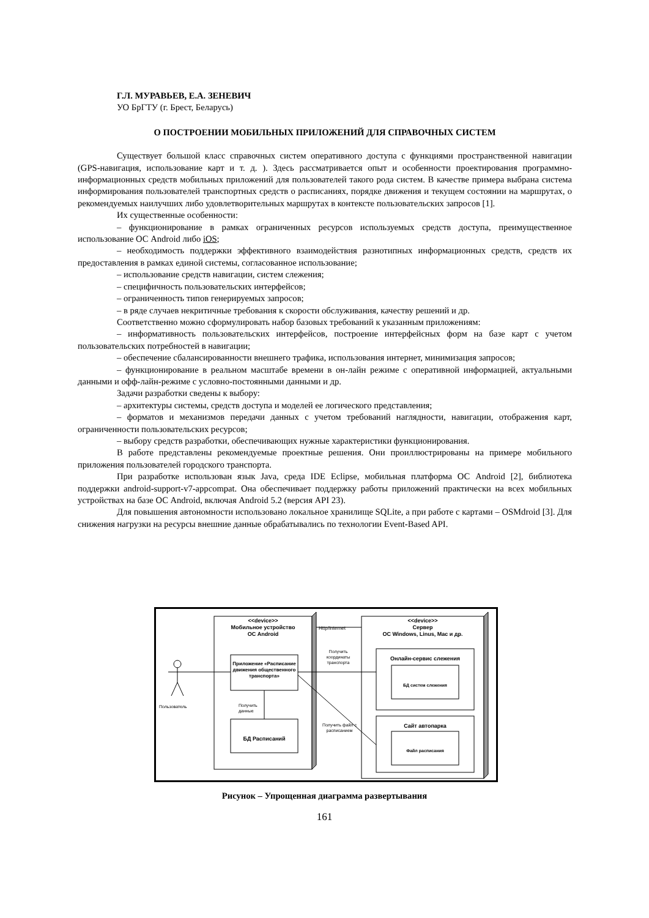Г.Л. МУРАВЬЕВ, Е.А. ЗЕНЕВИЧ
УО БрГТУ (г. Брест, Беларусь)
О ПОСТРОЕНИИ МОБИЛЬНЫХ ПРИЛОЖЕНИЙ ДЛЯ СПРАВОЧНЫХ СИСТЕМ
Существует большой класс справочных систем оперативного доступа с функциями пространственной навигации (GPS-навигация, использование карт и т. д. ). Здесь рассматривается опыт и особенности проектирования программно-информационных средств мобильных приложений для пользователей такого рода систем. В качестве примера выбрана система информирования пользователей транспортных средств о расписаниях, порядке движения и текущем состоянии на маршрутах, о рекомендуемых наилучших либо удовлетворительных маршрутах в контексте пользовательских запросов [1].
Их существенные особенности:
– функционирование в рамках ограниченных ресурсов используемых средств доступа, преимущественное использование ОС Android либо iOS;
– необходимость поддержки эффективного взаимодействия разнотипных информационных средств, средств их предоставления в рамках единой системы, согласованное использование;
– использование средств навигации, систем слежения;
– специфичность пользовательских интерфейсов;
– ограниченность типов генерируемых запросов;
– в ряде случаев некритичные требования к скорости обслуживания, качеству решений и др.
Соответственно можно сформулировать набор базовых требований к указанным приложениям:
– информативность пользовательских интерфейсов, построение интерфейсных форм на базе карт с учетом пользовательских потребностей в навигации;
– обеспечение сбалансированности внешнего трафика, использования интернет, минимизация запросов;
– функционирование в реальном масштабе времени в он-лайн режиме с оперативной информацией, актуальными данными и офф-лайн-режиме с условно-постоянными данными и др.
Задачи разработки сведены к выбору:
– архитектуры системы, средств доступа и моделей ее логического представления;
– форматов и механизмов передачи данных с учетом требований наглядности, навигации, отображения карт, ограниченности пользовательских ресурсов;
– выбору средств разработки, обеспечивающих нужные характеристики функционирования.
В работе представлены рекомендуемые проектные решения. Они проиллюстрированы на примере мобильного приложения пользователей городского транспорта.
При разработке использован язык Java, среда IDE Eclipse, мобильная платформа ОС Android [2], библиотека поддержки android-support-v7-appcompat. Она обеспечивает поддержку работы приложений практически на всех мобильных устройствах на базе ОС Android, включая Android 5.2 (версия API 23).
Для повышения автономности использовано локальное хранилище SQLite, а при работе с картами – OSMdroid [3]. Для снижения нагрузки на ресурсы внешние данные обрабатывались по технологии Event-Based API.
<<device>>
Мобильное устройство
ОС Android
Http/Internet
<<device>>
Сервер
ОС Windows, Linus, Mac и др.
Приложение «Расписание движения общественного транспорта»
Получить координаты транспорта
Онлайн-сервис слежения
БД систем слежения
Пользователь
Получить
данные
Получить файл с расписанием
БД Расписаний
Сайт автопарка
Файл расписания
Рисунок – Упрощенная диаграмма развертывания
161